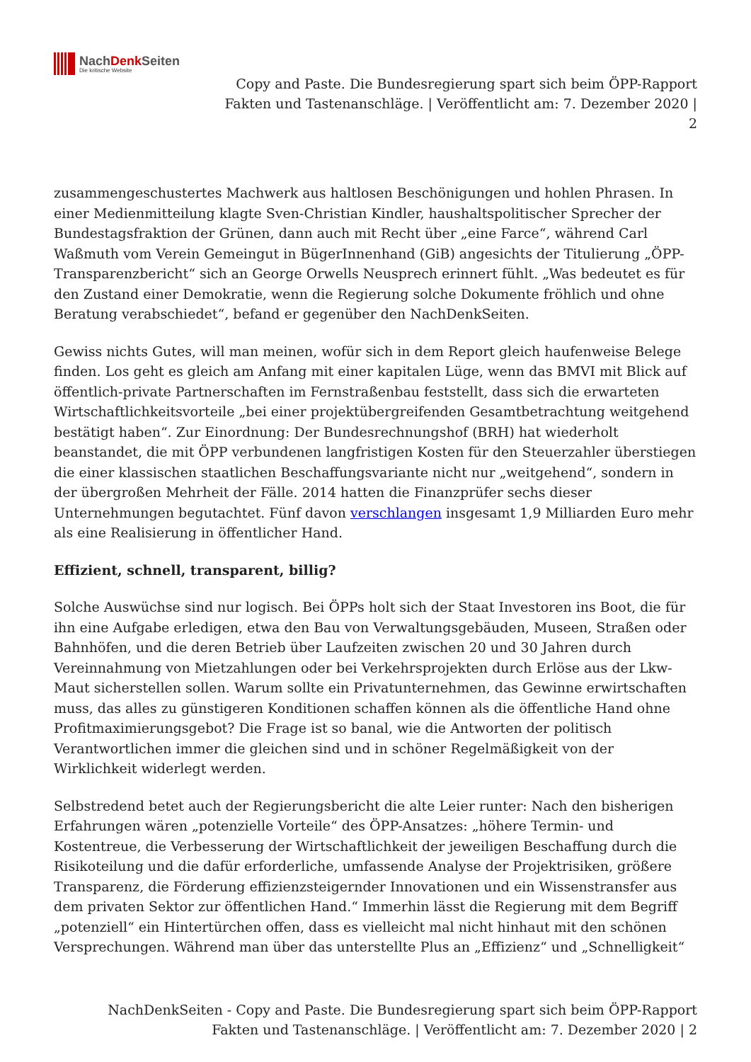NachDenk Seiten
Die kritische Website
Copy and Paste. Die Bundesregierung spart sich beim ÖPP-Rapport
Fakten und Tastenanschläge. | Veröffentlicht am: 7. Dezember 2020 |
2
zusammengeschustertes Machwerk aus haltlosen Beschönigungen und hohlen Phrasen. In einer Medienmitteilung klagte Sven-Christian Kindler, haushaltspolitischer Sprecher der Bundestagsfraktion der Grünen, dann auch mit Recht über „eine Farce“, während Carl Waßmuth vom Verein Gemeingut in BügerInnenhand (GiB) angesichts der Titulierung „ÖPP-Transparenzbericht“ sich an George Orwells Neusprech erinnert fühlt. „Was bedeutet es für den Zustand einer Demokratie, wenn die Regierung solche Dokumente fröhlich und ohne Beratung verabschiedet“, befand er gegenüber den NachDenkSeiten.
Gewiss nichts Gutes, will man meinen, wofür sich in dem Report gleich haufenweise Belege finden. Los geht es gleich am Anfang mit einer kapitalen Lüge, wenn das BMVI mit Blick auf öffentlich-private Partnerschaften im Fernstraßenbau feststellt, dass sich die erwarteten Wirtschaftlichkeitsvorteile „bei einer projektübergreifenden Gesamtbetrachtung weitgehend bestätigt haben“. Zur Einordnung: Der Bundesrechnungshof (BRH) hat wiederholt beanstandet, die mit ÖPP verbundenen langfristigen Kosten für den Steuerzahler überstiegen die einer klassischen staatlichen Beschaffungsvariante nicht nur „weitgehend“, sondern in der übergroßen Mehrheit der Fälle. 2014 hatten die Finanzprüfer sechs dieser Unternehmungen begutachtet. Fünf davon verschlangen insgesamt 1,9 Milliarden Euro mehr als eine Realisierung in öffentlicher Hand.
Effizient, schnell, transparent, billig?
Solche Auswüchse sind nur logisch. Bei ÖPPs holt sich der Staat Investoren ins Boot, die für ihn eine Aufgabe erledigen, etwa den Bau von Verwaltungsgebäuden, Museen, Straßen oder Bahnhöfen, und die deren Betrieb über Laufzeiten zwischen 20 und 30 Jahren durch Vereinnahmung von Mietzahlungen oder bei Verkehrsprojekten durch Erlöse aus der Lkw-Maut sicherstellen sollen. Warum sollte ein Privatunternehmen, das Gewinne erwirtschaften muss, das alles zu günstigeren Konditionen schaffen können als die öffentliche Hand ohne Profitmaximierungsgebot? Die Frage ist so banal, wie die Antworten der politisch Verantwortlichen immer die gleichen sind und in schöner Regelmäßigkeit von der Wirklichkeit widerlegt werden.
Selbstredend betet auch der Regierungsbericht die alte Leier runter: Nach den bisherigen Erfahrungen wären „potenzielle Vorteile“ des ÖPP-Ansatzes: „höhere Termin- und Kostentreue, die Verbesserung der Wirtschaftlichkeit der jeweiligen Beschaffung durch die Risikoteilung und die dafür erforderliche, umfassende Analyse der Projektrisiken, größere Transparenz, die Förderung effizienzsteigernder Innovationen und ein Wissenstransfer aus dem privaten Sektor zur öffentlichen Hand.“ Immerhin lässt die Regierung mit dem Begriff „potenziell“ ein Hintertürchen offen, dass es vielleicht mal nicht hinhaut mit den schönen Versprechungen. Während man über das unterstellte Plus an „Effizienz“ und „Schnelligkeit“
NachDenkSeiten - Copy and Paste. Die Bundesregierung spart sich beim ÖPP-Rapport
Fakten und Tastenanschläge. | Veröffentlicht am: 7. Dezember 2020 | 2